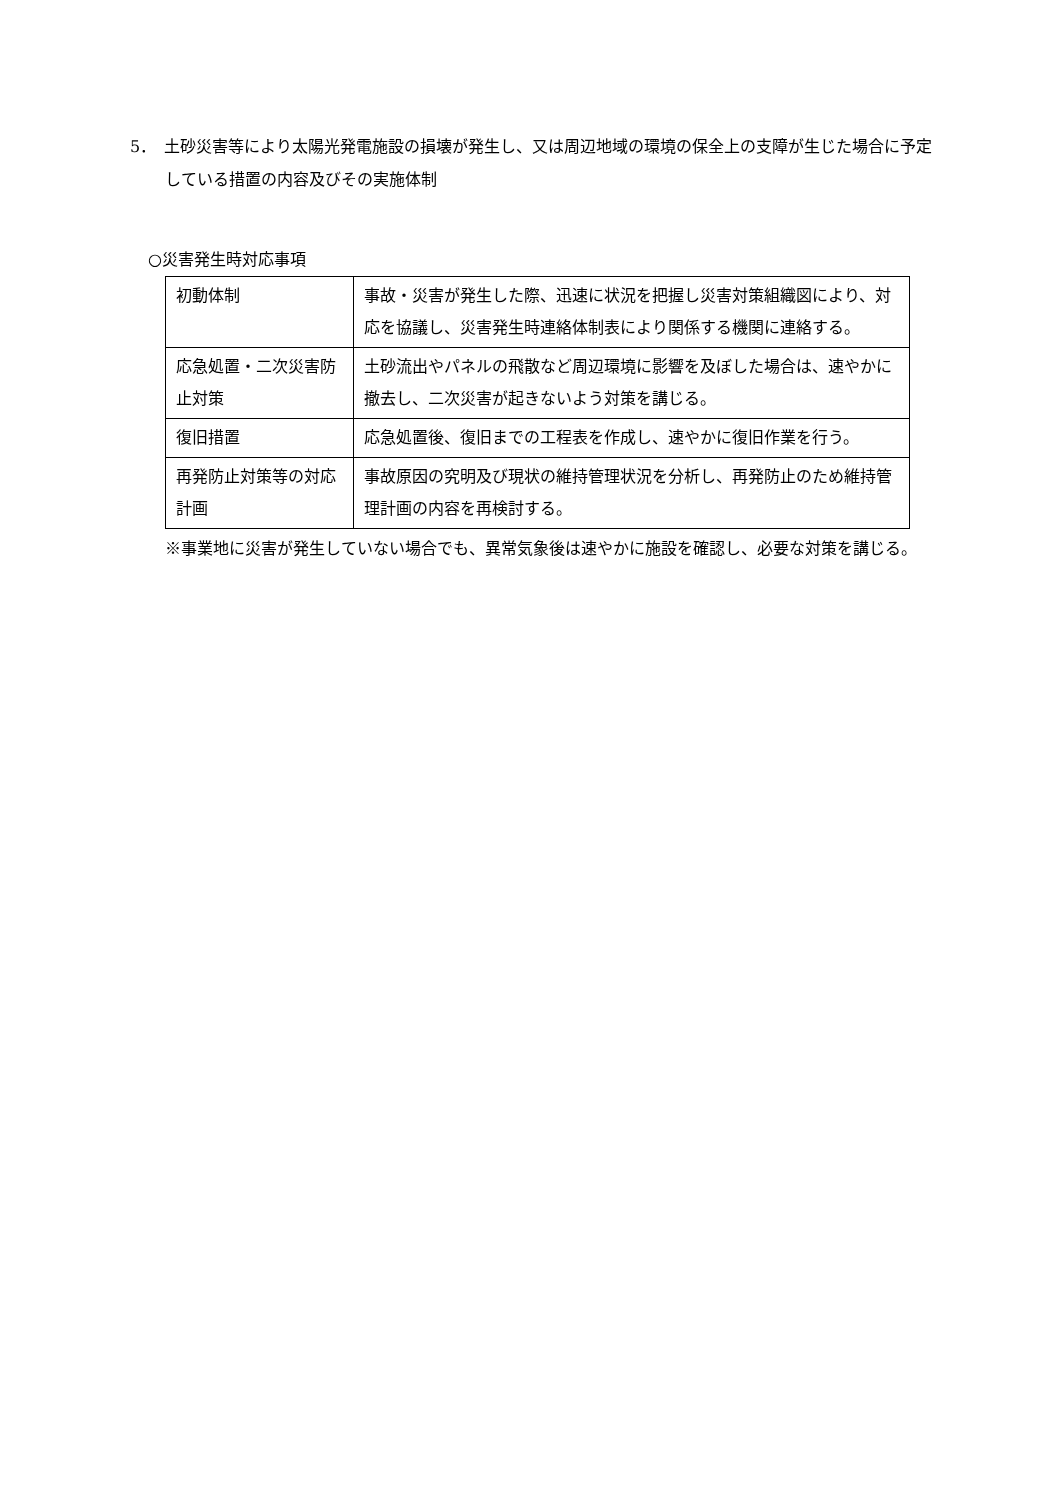5．　土砂災害等により太陽光発電施設の損壊が発生し、又は周辺地域の環境の保全上の支障が生じた場合に予定している措置の内容及びその実施体制
○災害発生時対応事項
| 初動体制 | 事故・災害が発生した際、迅速に状況を把握し災害対策組織図により、対応を協議し、災害発生時連絡体制表により関係する機関に連絡する。 |
| 応急処置・二次災害防止対策 | 土砂流出やパネルの飛散など周辺環境に影響を及ぼした場合は、速やかに撤去し、二次災害が起きないよう対策を講じる。 |
| 復旧措置 | 応急処置後、復旧までの工程表を作成し、速やかに復旧作業を行う。 |
| 再発防止対策等の対応計画 | 事故原因の究明及び現状の維持管理状況を分析し、再発防止のため維持管理計画の内容を再検討する。 |
※事業地に災害が発生していない場合でも、異常気象後は速やかに施設を確認し、必要な対策を講じる。